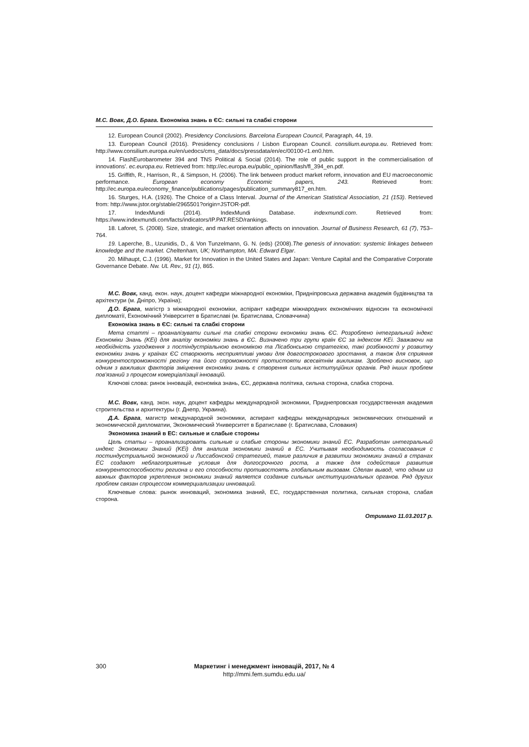М.С. Вовк, Д.О. Брага. Економіка знань в ЄС: сильні та слабкі сторони
12. European Council (2002). Presidency Conclusions. Barcelona European Council, Paragraph, 44, 19.
13. European Council (2016). Presidency conclusions / Lisbon European Council. consilium.europa.eu. Retrieved from: http://www.consilium.europa.eu/en/uedocs/cms_data/docs/pressdata/en/ec/00100-r1.en0.htm.
14. FlashEurobarometer 394 and TNS Political & Social (2014). The role of public support in the commercialisation of innovations'. ec.europa.eu. Retrieved from: http://ec.europa.eu/public_opinion/flash/fl_394_en.pdf.
15. Griffith, R., Harrison, R., & Simpson, H. (2006). The link between product market reform, innovation and EU macroeconomic performance. European economy Economic papers, 243. Retrieved from: http://ec.europa.eu/economy_finance/publications/pages/publication_summary817_en.htm.
16. Sturges, H.A. (1926). The Choice of a Class Interval. Journal of the American Statistical Association, 21 (153). Retrieved from: http://www.jstor.org/stable/2965501?origin=JSTOR-pdf.
17. IndexMundi (2014). IndexMundi Database. indexmundi.com. Retrieved from: https://www.indexmundi.com/facts/indicators/IP.PAT.RESD/rankings.
18. Laforet, S. (2008). Size, strategic, and market orientation affects on innovation. Journal of Business Research, 61 (7), 753–764.
19. Laperche, B., Uzunidis, D., & Von Tunzelmann, G. N. (eds) (2008).The genesis of innovation: systemic linkages between knowledge and the market. Cheltenham, UK; Northampton, MA: Edward Elgar.
20. Milhaupt, C.J. (1996). Market for Innovation in the United States and Japan: Venture Capital and the Comparative Corporate Governance Debate. Nw. UL Rev., 91 (1), 865.
М.С. Вовк, канд. екон. наук, доцент кафедри міжнародної економіки, Придніпровська державна академія будівництва та архітектури (м. Дніпро, Україна);
Д.О. Брага, магістр з міжнародної економіки, аспірант кафедри міжнародних економічних відносин та економічної дипломатії, Економічний Університет в Братиславі (м. Братислава, Словаччина)
Економіка знань в ЄС: сильні та слабкі сторони
Мета статті – проаналізувати сильні та слабкі сторони економіки знань ЄС. Розроблено інтегральний індекс Економіки Знань (KEi) для аналізу економіки знань в ЄС. Визначено три групи країн ЄС за індексом KEi. Зважаючи на необхідність узгодження з постіндустріальною економікою та Лісабонською стратегією, такі розбіжності у розвитку економіки знань у країнах ЄС створюють несприятливі умови для довгострокового зростання, а також для сприяння конкурентоспроможності регіону та його спроможності протистояти всесвітнім викликам. Зроблено висновок, що одним з важливих факторів зміцнення економіки знань є створення сильних інституційних органів. Ряд інших проблем пов'язаний з процесом комерціалізації інновацій.
Ключові слова: ринок інновацій, економіка знань, ЄС, державна політика, сильна сторона, слабка сторона.
М.С. Вовк, канд. экон. наук, доцент кафедры международной экономики, Приднепровская государственная академия строительства и архитектуры (г. Днепр, Украина).
Д.А. Брага, магистр международной экономики, аспирант кафедры международных экономических отношений и экономической дипломатии, Экономический Университет в Братиславе (г. Братислава, Словакия)
Экономика знаний в ЕС: сильные и слабые стороны
Цель статьи – проанализировать сильные и слабые стороны экономики знаний ЕС. Разработан интегральный индекс Экономики Знаний (KEi) для анализа экономики знаний в ЕС. Учитывая необходимость согласования с постиндустриальной экономикой и Лиссабонской стратегией, такие различия в развитии экономики знаний в странах ЕС создают неблагоприятные условия для долгосрочного роста, а также для содействия развития конкурентоспособности региона и его способности противостоять глобальным вызовам. Сделан вывод, что одним из важных факторов укрепления экономики знаний является создание сильных институциональных органов. Ряд других проблем связан спроцессом коммерциализации инноваций.
Ключевые слова: рынок инноваций, экономика знаний, ЕС, государственная политика, сильная сторона, слабая сторона.
Отримано 11.03.2017 р.
300 Маркетинг і менеджмент інновацій, 2017, № 4
http://mmi.fem.sumdu.edu.ua/